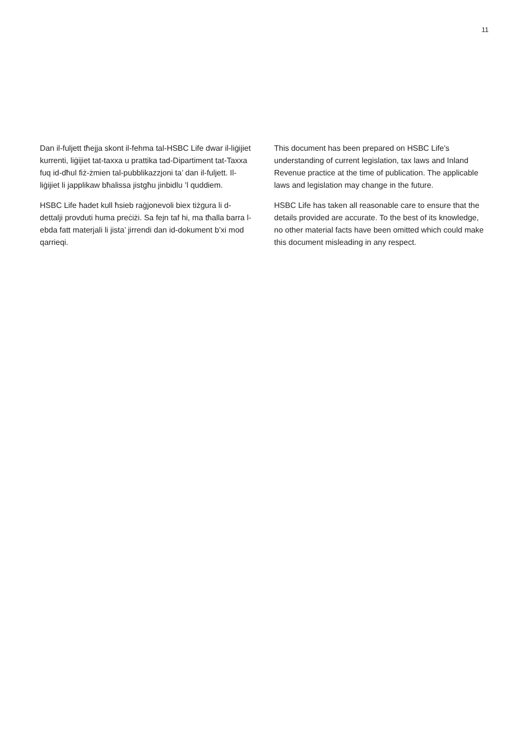11
Dan il-fuljett tħejja skont il-fehma tal-HSBC Life dwar il-liġijiet kurrenti, liġijiet tat-taxxa u prattika tad-Dipartiment tat-Taxxa fuq id-dħul fiż-żmien tal-pubblikazzjoni ta’ dan il-fuljett. Il-liġijiet li japplikaw bħalissa jistgħu jinbidlu ’l quddiem.
HSBC Life ħadet kull ħsieb raġjonevoli biex tiżgura li d-dettalji provduti huma preċiżi. Sa fejn taf hi, ma tħalla barra l-ebda fatt materjali li jista’ jirrendi dan id-dokument b’xi mod qarrieqi.
This document has been prepared on HSBC Life’s understanding of current legislation, tax laws and Inland Revenue practice at the time of publication. The applicable laws and legislation may change in the future.
HSBC Life has taken all reasonable care to ensure that the details provided are accurate. To the best of its knowledge, no other material facts have been omitted which could make this document misleading in any respect.